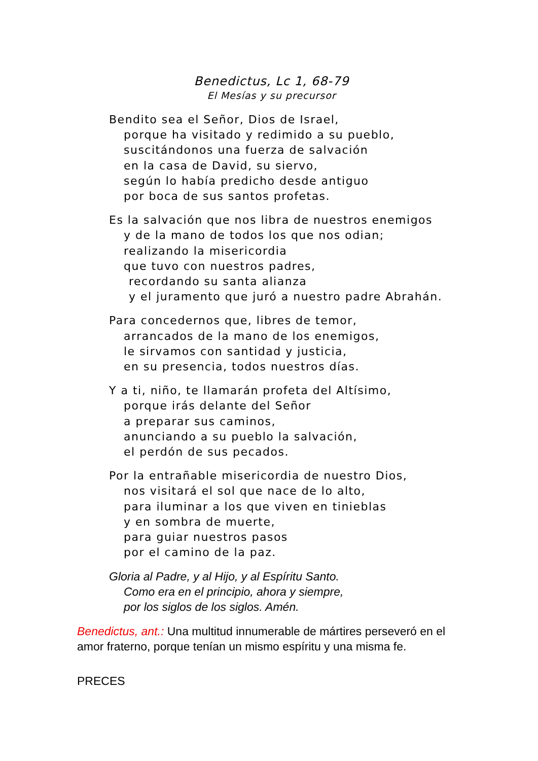Benedictus, Lc 1, 68-79
El Mesías y su precursor
Bendito sea el Señor, Dios de Israel,
porque ha visitado y redimido a su pueblo,
suscitándonos una fuerza de salvación
en la casa de David, su siervo,
según lo había predicho desde antiguo
por boca de sus santos profetas.
Es la salvación que nos libra de nuestros enemigos
y de la mano de todos los que nos odian;
realizando la misericordia
que tuvo con nuestros padres,
recordando su santa alianza
y el juramento que juró a nuestro padre Abrahán.
Para concedernos que, libres de temor,
arrancados de la mano de los enemigos,
le sirvamos con santidad y justicia,
en su presencia, todos nuestros días.
Y a ti, niño, te llamarán profeta del Altísimo,
porque irás delante del Señor
a preparar sus caminos,
anunciando a su pueblo la salvación,
el perdón de sus pecados.
Por la entrañable misericordia de nuestro Dios,
nos visitará el sol que nace de lo alto,
para iluminar a los que viven en tinieblas
y en sombra de muerte,
para guiar nuestros pasos
por el camino de la paz.
Gloria al Padre, y al Hijo, y al Espíritu Santo.
Como era en el principio, ahora y siempre,
por los siglos de los siglos. Amén.
Benedictus, ant.: Una multitud innumerable de mártires perseveró en el amor fraterno, porque tenían un mismo espíritu y una misma fe.
PRECES